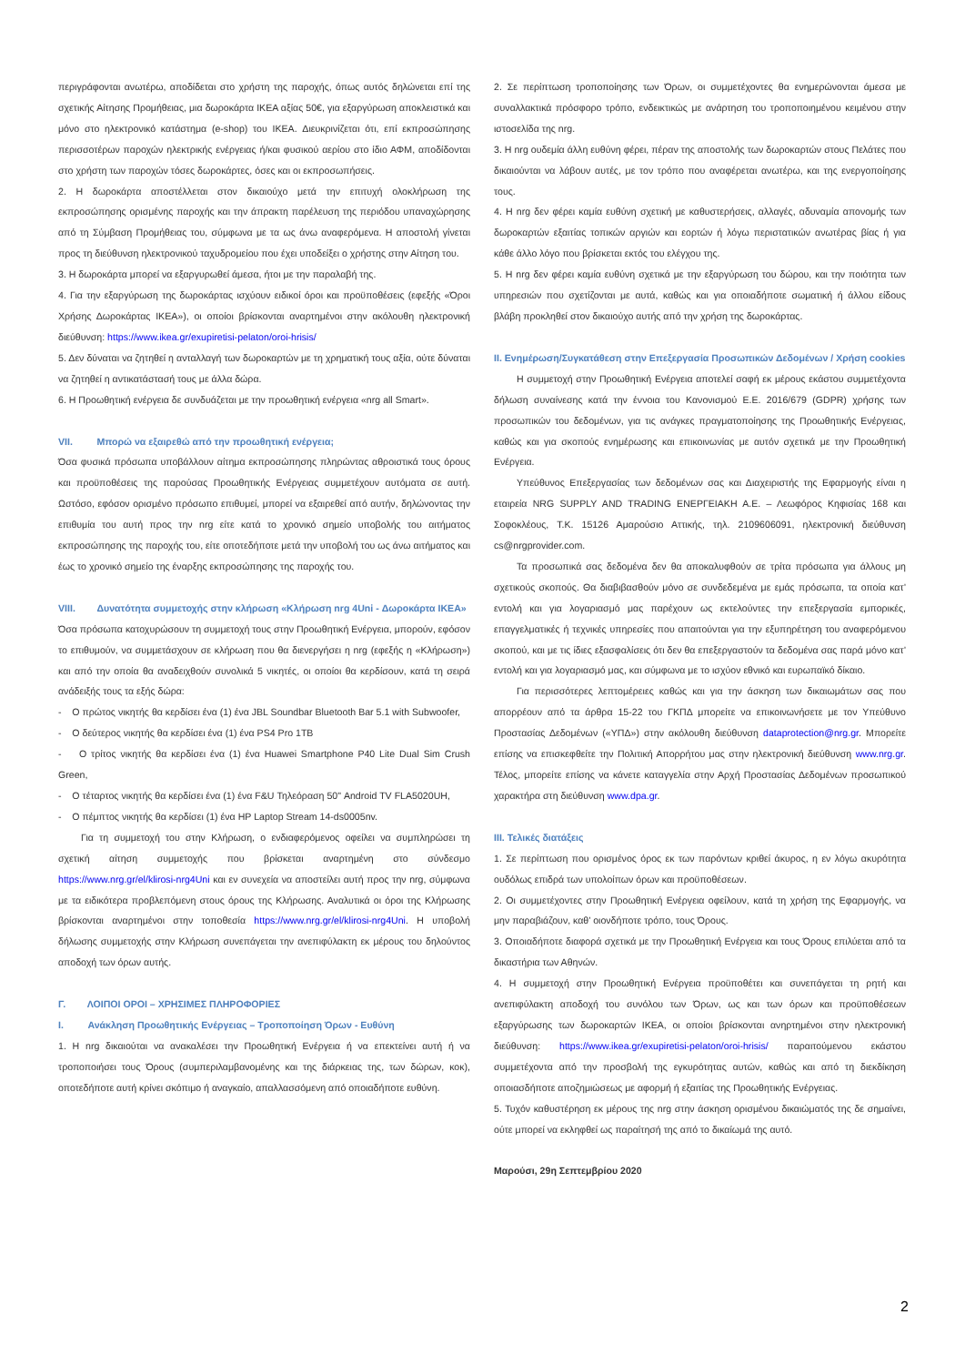περιγράφονται ανωτέρω, αποδίδεται στο χρήστη της παροχής, όπως αυτός δηλώνεται επί της σχετικής Αίτησης Προμήθειας, μια δωροκάρτα IKEA αξίας 50€, για εξαργύρωση αποκλειστικά και μόνο στο ηλεκτρονικό κατάστημα (e-shop) του IKEA. Διευκρινίζεται ότι, επί εκπροσώπησης περισσοτέρων παροχών ηλεκτρικής ενέργειας ή/και φυσικού αερίου στο ίδιο ΑΦΜ, αποδίδονται στο χρήστη των παροχών τόσες δωροκάρτες, όσες και οι εκπροσωπήσεις.
2. Η δωροκάρτα αποστέλλεται στον δικαιούχο μετά την επιτυχή ολοκλήρωση της εκπροσώπησης ορισμένης παροχής και την άπρακτη παρέλευση της περιόδου υπαναχώρησης από τη Σύμβαση Προμήθειας του, σύμφωνα με τα ως άνω αναφερόμενα. Η αποστολή γίνεται προς τη διεύθυνση ηλεκτρονικού ταχυδρομείου που έχει υποδείξει ο χρήστης στην Αίτηση του.
3. Η δωροκάρτα μπορεί να εξαργυρωθεί άμεσα, ήτοι με την παραλαβή της.
4. Για την εξαργύρωση της δωροκάρτας ισχύουν ειδικοί όροι και προϋποθέσεις (εφεξής «Όροι Χρήσης Δωροκάρτας IKEA»), οι οποίοι βρίσκονται αναρτημένοι στην ακόλουθη ηλεκτρονική διεύθυνση: https://www.ikea.gr/exupiretisi-pelaton/oroi-hrisis/
5. Δεν δύναται να ζητηθεί η ανταλλαγή των δωροκαρτών με τη χρηματική τους αξία, ούτε δύναται να ζητηθεί η αντικατάστασή τους με άλλα δώρα.
6. Η Προωθητική ενέργεια δε συνδυάζεται με την προωθητική ενέργεια «nrg all Smart».
VII. Μπορώ να εξαιρεθώ από την προωθητική ενέργεια;
Όσα φυσικά πρόσωπα υποβάλλουν αίτημα εκπροσώπησης πληρώντας αθροιστικά τους όρους και προϋποθέσεις της παρούσας Προωθητικής Ενέργειας συμμετέχουν αυτόματα σε αυτή. Ωστόσο, εφόσον ορισμένο πρόσωπο επιθυμεί, μπορεί να εξαιρεθεί από αυτήν, δηλώνοντας την επιθυμία του αυτή προς την nrg είτε κατά το χρονικό σημείο υποβολής του αιτήματος εκπροσώπησης της παροχής του, είτε οποτεδήποτε μετά την υποβολή του ως άνω αιτήματος και έως το χρονικό σημείο της έναρξης εκπροσώπησης της παροχής του.
VIII. Δυνατότητα συμμετοχής στην κλήρωση «Κλήρωση nrg 4Uni - Δωροκάρτα IKEA»
Όσα πρόσωπα κατοχυρώσουν τη συμμετοχή τους στην Προωθητική Ενέργεια, μπορούν, εφόσον το επιθυμούν, να συμμετάσχουν σε κλήρωση που θα διενεργήσει η nrg (εφεξής η «Κλήρωση») και από την οποία θα αναδειχθούν συνολικά 5 νικητές, οι οποίοι θα κερδίσουν, κατά τη σειρά ανάδειξής τους τα εξής δώρα:
- Ο πρώτος νικητής θα κερδίσει ένα (1) ένα JBL Soundbar Bluetooth Bar 5.1 with Subwoofer,
- Ο δεύτερος νικητής θα κερδίσει ένα (1) ένα PS4 Pro 1TB
- Ο τρίτος νικητής θα κερδίσει ένα (1) ένα Huawei Smartphone P40 Lite Dual Sim Crush Green,
- Ο τέταρτος νικητής θα κερδίσει ένα (1) ένα F&U Τηλεόραση 50" Android TV FLA5020UH,
- Ο πέμπτος νικητής θα κερδίσει (1) ένα HP Laptop Stream 14-ds0005nv.
Για τη συμμετοχή του στην Κλήρωση, ο ενδιαφερόμενος οφείλει να συμπληρώσει τη σχετική αίτηση συμμετοχής που βρίσκεται αναρτημένη στο σύνδεσμο https://www.nrg.gr/el/klirosi-nrg4Uni και εν συνεχεία να αποστείλει αυτή προς την nrg, σύμφωνα με τα ειδικότερα προβλεπόμενη στους όρους της Κλήρωσης. Αναλυτικά οι όροι της Κλήρωσης βρίσκονται αναρτημένοι στην τοποθεσία https://www.nrg.gr/el/klirosi-nrg4Uni. Η υποβολή δήλωσης συμμετοχής στην Κλήρωση συνεπάγεται την ανεπιφύλακτη εκ μέρους του δηλούντος αποδοχή των όρων αυτής.
Γ. ΛΟΙΠΟΙ ΟΡΟΙ – ΧΡΗΣΙΜΕΣ ΠΛΗΡΟΦΟΡΙΕΣ
I. Ανάκληση Προωθητικής Ενέργειας – Τροποποίηση Όρων - Ευθύνη
1. Η nrg δικαιούται να ανακαλέσει την Προωθητική Ενέργεια ή να επεκτείνει αυτή ή να τροποποιήσει τους Όρους (συμπεριλαμβανομένης και της διάρκειας της, των δώρων, κοκ), οποτεδήποτε αυτή κρίνει σκόπιμο ή αναγκαίο, απαλλασσόμενη από οποιαδήποτε ευθύνη.
2. Σε περίπτωση τροποποίησης των Όρων, οι συμμετέχοντες θα ενημερώνονται άμεσα με συναλλακτικά πρόσφορο τρόπο, ενδεικτικώς με ανάρτηση του τροποποιημένου κειμένου στην ιστοσελίδα της nrg.
3. Η nrg ουδεμία άλλη ευθύνη φέρει, πέραν της αποστολής των δωροκαρτών στους Πελάτες που δικαιούνται να λάβουν αυτές, με τον τρόπο που αναφέρεται ανωτέρω, και της ενεργοποίησης τους.
4. Η nrg δεν φέρει καμία ευθύνη σχετική με καθυστερήσεις, αλλαγές, αδυναμία απονομής των δωροκαρτών εξαιτίας τοπικών αργιών και εορτών ή λόγω περιστατικών ανωτέρας βίας ή για κάθε άλλο λόγο που βρίσκεται εκτός του ελέγχου της.
5. Η nrg δεν φέρει καμία ευθύνη σχετικά με την εξαργύρωση του δώρου, και την ποιότητα των υπηρεσιών που σχετίζονται με αυτά, καθώς και για οποιαδήποτε σωματική ή άλλου είδους βλάβη προκληθεί στον δικαιούχο αυτής από την χρήση της δωροκάρτας.
II. Ενημέρωση/Συγκατάθεση στην Επεξεργασία Προσωπικών Δεδομένων / Χρήση cookies
Η συμμετοχή στην Προωθητική Ενέργεια αποτελεί σαφή εκ μέρους εκάστου συμμετέχοντα δήλωση συναίνεσης κατά την έννοια του Κανονισμού Ε.Ε. 2016/679 (GDPR) χρήσης των προσωπικών του δεδομένων, για τις ανάγκες πραγματοποίησης της Προωθητικής Ενέργειας, καθώς και για σκοπούς ενημέρωσης και επικοινωνίας με αυτόν σχετικά με την Προωθητική Ενέργεια.
Υπεύθυνος Επεξεργασίας των δεδομένων σας και Διαχειριστής της Εφαρμογής είναι η εταιρεία NRG SUPPLY AND TRADING ΕΝΕΡΓΕΙΑΚΗ Α.Ε. – Λεωφόρος Κηφισίας 168 και Σοφοκλέους, Τ.Κ. 15126 Αμαρούσιο Αττικής, τηλ. 2109606091, ηλεκτρονική διεύθυνση cs@nrgprovider.com.
Τα προσωπικά σας δεδομένα δεν θα αποκαλυφθούν σε τρίτα πρόσωπα για άλλους μη σχετικούς σκοπούς. Θα διαβιβασθούν μόνο σε συνδεδεμένα με εμάς πρόσωπα, τα οποία κατ’ εντολή και για λογαριασμό μας παρέχουν ως εκτελούντες την επεξεργασία εμπορικές, επαγγελματικές ή τεχνικές υπηρεσίες που απαιτούνται για την εξυπηρέτηση του αναφερόμενου σκοπού, και με τις ίδιες εξασφαλίσεις ότι δεν θα επεξεργαστούν τα δεδομένα σας παρά μόνο κατ’ εντολή και για λογαριασμό μας, και σύμφωνα με το ισχύον εθνικό και ευρωπαϊκό δίκαιο.
Για περισσότερες λεπτομέρειες καθώς και για την άσκηση των δικαιωμάτων σας που απορρέουν από τα άρθρα 15-22 του ΓΚΠΔ μπορείτε να επικοινωνήσετε με τον Υπεύθυνο Προστασίας Δεδομένων («ΥΠΔ») στην ακόλουθη διεύθυνση dataprotection@nrg.gr. Μπορείτε επίσης να επισκεφθείτε την Πολιτική Απορρήτου μας στην ηλεκτρονική διεύθυνση www.nrg.gr. Τέλος, μπορείτε επίσης να κάνετε καταγγελία στην Αρχή Προστασίας Δεδομένων προσωπικού χαρακτήρα στη διεύθυνση www.dpa.gr.
III. Τελικές διατάξεις
1. Σε περίπτωση που ορισμένος όρος εκ των παρόντων κριθεί άκυρος, η εν λόγω ακυρότητα ουδόλως επιδρά των υπολοίπων όρων και προϋποθέσεων.
2. Οι συμμετέχοντες στην Προωθητική Ενέργεια οφείλουν, κατά τη χρήση της Εφαρμογής, να μην παραβιάζουν, καθ’ οιονδήποτε τρόπο, τους Όρους.
3. Οποιαδήποτε διαφορά σχετικά με την Προωθητική Ενέργεια και τους Όρους επιλύεται από τα δικαστήρια των Αθηνών.
4. Η συμμετοχή στην Προωθητική Ενέργεια προϋποθέτει και συνεπάγεται τη ρητή και ανεπιφύλακτη αποδοχή του συνόλου των Όρων, ως και των όρων και προϋποθέσεων εξαργύρωσης των δωροκαρτών IKEA, οι οποίοι βρίσκονται ανηρτημένοι στην ηλεκτρονική διεύθυνση: https://www.ikea.gr/exupiretisi-pelaton/oroi-hrisis/ παραιτούμενου εκάστου συμμετέχοντα από την προσβολή της εγκυρότητας αυτών, καθώς και από τη διεκδίκηση οποιασδήποτε αποζημιώσεως με αφορμή ή εξαιτίας της Προωθητικής Ενέργειας.
5. Τυχόν καθυστέρηση εκ μέρους της nrg στην άσκηση ορισμένου δικαιώματός της δε σημαίνει, ούτε μπορεί να εκληφθεί ως παραίτησή της από το δικαίωμά της αυτό.
Μαρούσι, 29η Σεπτεμβρίου 2020
2